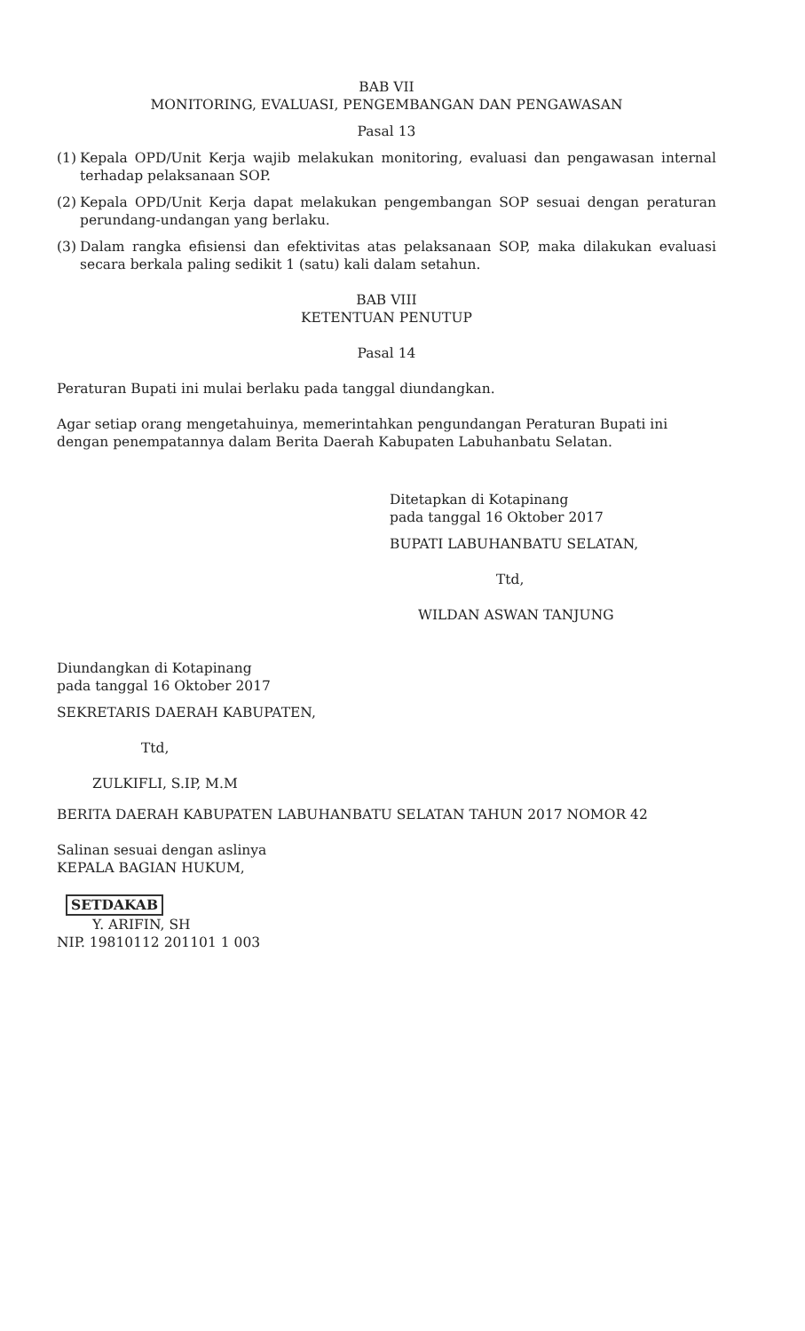BAB VII
MONITORING, EVALUASI, PENGEMBANGAN DAN PENGAWASAN
Pasal 13
(1)
Kepala OPD/Unit Kerja wajib melakukan monitoring, evaluasi dan pengawasan internal terhadap pelaksanaan SOP.
(2)
Kepala OPD/Unit Kerja dapat melakukan pengembangan SOP sesuai dengan peraturan perundang-undangan yang berlaku.
(3)
Dalam rangka efisiensi dan efektivitas atas pelaksanaan SOP, maka dilakukan evaluasi secara berkala paling sedikit 1 (satu) kali dalam setahun.
BAB VIII
KETENTUAN PENUTUP
Pasal 14
Peraturan Bupati ini mulai berlaku pada tanggal diundangkan.
Agar setiap orang mengetahuinya, memerintahkan pengundangan Peraturan Bupati ini dengan penempatannya dalam Berita Daerah Kabupaten Labuhanbatu Selatan.
Ditetapkan di Kotapinang
pada tanggal 16 Oktober 2017
BUPATI LABUHANBATU SELATAN,
Ttd,
WILDAN ASWAN TANJUNG
Diundangkan di Kotapinang
pada tanggal 16 Oktober 2017
SEKRETARIS DAERAH KABUPATEN,
Ttd,
ZULKIFLI, S.IP, M.M
BERITA DAERAH KABUPATEN LABUHANBATU SELATAN TAHUN 2017 NOMOR 42
Salinan sesuai dengan aslinya
KEPALA BAGIAN HUKUM,
SETDAKAB
Y. ARIFIN, SH
NIP. 19810112 201101 1 003